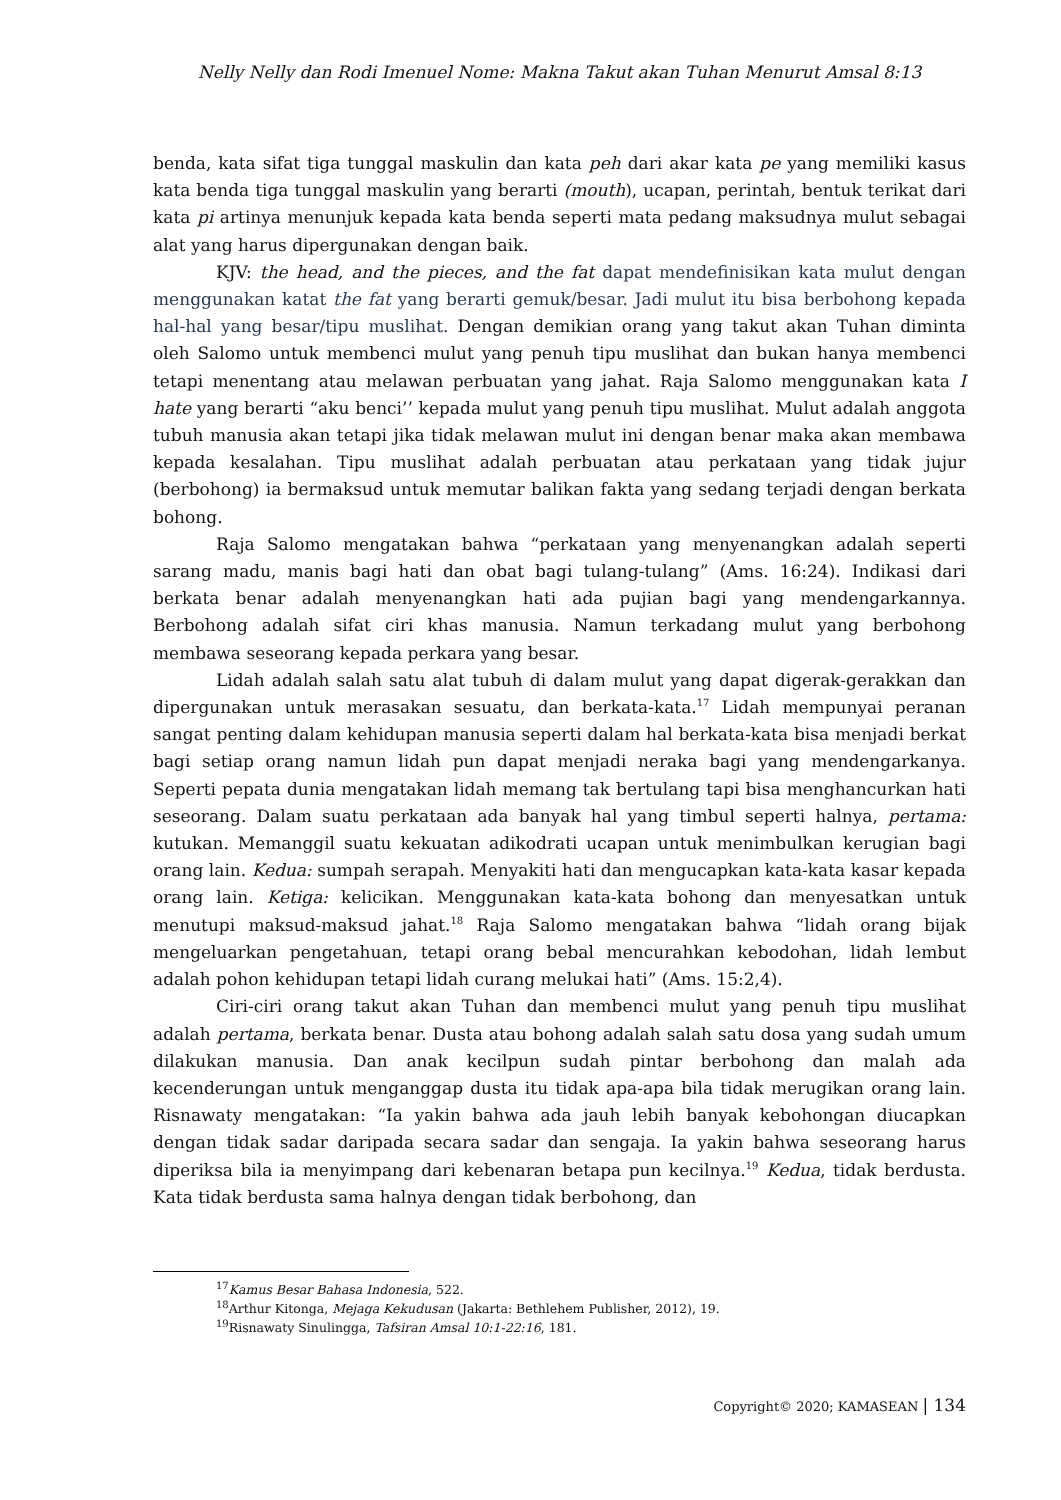Nelly Nelly dan Rodi Imenuel Nome: Makna Takut akan Tuhan Menurut Amsal 8:13
benda, kata sifat tiga tunggal maskulin dan kata peh dari akar kata pe yang memiliki kasus kata benda tiga tunggal maskulin yang berarti (mouth), ucapan, perintah, bentuk terikat dari kata pi artinya menunjuk kepada kata benda seperti mata pedang maksudnya mulut sebagai alat yang harus dipergunakan dengan baik.
KJV: the head, and the pieces, and the fat dapat mendefinisikan kata mulut dengan menggunakan katat the fat yang berarti gemuk/besar. Jadi mulut itu bisa berbohong kepada hal-hal yang besar/tipu muslihat. Dengan demikian orang yang takut akan Tuhan diminta oleh Salomo untuk membenci mulut yang penuh tipu muslihat dan bukan hanya membenci tetapi menentang atau melawan perbuatan yang jahat. Raja Salomo menggunakan kata I hate yang berarti “aku benci’’ kepada mulut yang penuh tipu muslihat. Mulut adalah anggota tubuh manusia akan tetapi jika tidak melawan mulut ini dengan benar maka akan membawa kepada kesalahan. Tipu muslihat adalah perbuatan atau perkataan yang tidak jujur (berbohong) ia bermaksud untuk memutar balikan fakta yang sedang terjadi dengan berkata bohong.
Raja Salomo mengatakan bahwa “perkataan yang menyenangkan adalah seperti sarang madu, manis bagi hati dan obat bagi tulang-tulang” (Ams. 16:24). Indikasi dari berkata benar adalah menyenangkan hati ada pujian bagi yang mendengarkannya. Berbohong adalah sifat ciri khas manusia. Namun terkadang mulut yang berbohong membawa seseorang kepada perkara yang besar.
Lidah adalah salah satu alat tubuh di dalam mulut yang dapat digerak-gerakkan dan dipergunakan untuk merasakan sesuatu, dan berkata-kata.<sup>17</sup> Lidah mempunyai peranan sangat penting dalam kehidupan manusia seperti dalam hal berkata-kata bisa menjadi berkat bagi setiap orang namun lidah pun dapat menjadi neraka bagi yang mendengarkanya. Seperti pepata dunia mengatakan lidah memang tak bertulang tapi bisa menghancurkan hati seseorang. Dalam suatu perkataan ada banyak hal yang timbul seperti halnya, pertama: kutukan. Memanggil suatu kekuatan adikodrati ucapan untuk menimbulkan kerugian bagi orang lain. Kedua: sumpah serapah. Menyakiti hati dan mengucapkan kata-kata kasar kepada orang lain. Ketiga: kelicikan. Menggunakan kata-kata bohong dan menyesatkan untuk menutupi maksud-maksud jahat.<sup>18</sup> Raja Salomo mengatakan bahwa “lidah orang bijak mengeluarkan pengetahuan, tetapi orang bebal mencurahkan kebodohan, lidah lembut adalah pohon kehidupan tetapi lidah curang melukai hati” (Ams. 15:2,4).
Ciri-ciri orang takut akan Tuhan dan membenci mulut yang penuh tipu muslihat adalah pertama, berkata benar. Dusta atau bohong adalah salah satu dosa yang sudah umum dilakukan manusia. Dan anak kecilpun sudah pintar berbohong dan malah ada kecenderungan untuk menganggap dusta itu tidak apa-apa bila tidak merugikan orang lain. Risnawaty mengatakan: “Ia yakin bahwa ada jauh lebih banyak kebohongan diucapkan dengan tidak sadar daripada secara sadar dan sengaja. Ia yakin bahwa seseorang harus diperiksa bila ia menyimpang dari kebenaran betapa pun kecilnya.<sup>19</sup> Kedua, tidak berdusta. Kata tidak berdusta sama halnya dengan tidak berbohong, dan
<sup>17</sup> Kamus Besar Bahasa Indonesia, 522.
<sup>18</sup> Arthur Kitonga, Mejaga Kekudusan (Jakarta: Bethlehem Publisher, 2012), 19.
<sup>19</sup> Risnawaty Sinulingga, Tafsiran Amsal 10:1-22:16, 181.
Copyright© 2020; KAMASEAN | 134